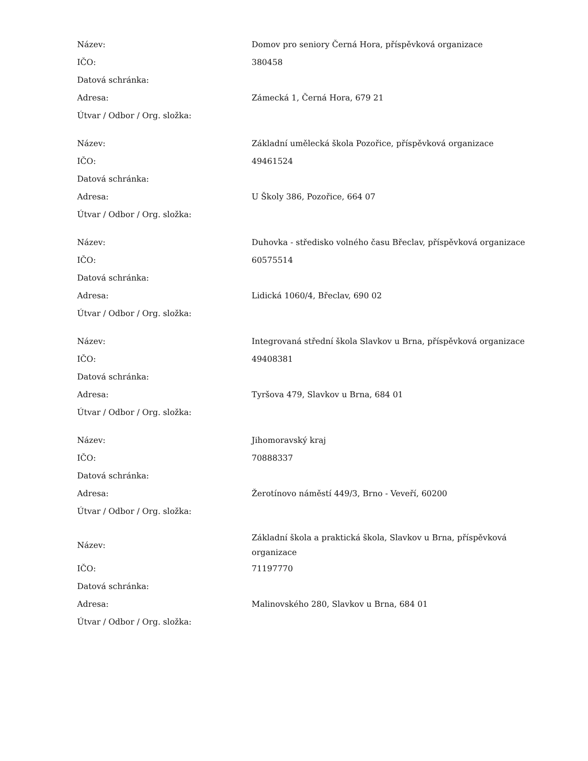| Název: | Domov pro seniory Černá Hora, příspěvková organizace |
| IČO: | 380458 |
| Datová schránka: | |
| Adresa: | Zámecká 1, Černá Hora, 679 21 |
| Útvar / Odbor / Org. složka: | |
| Název: | Základní umělecká škola Pozořice, příspěvková organizace |
| IČO: | 49461524 |
| Datová schránka: | |
| Adresa: | U Školy 386, Pozořice, 664 07 |
| Útvar / Odbor / Org. složka: | |
| Název: | Duhovka - středisko volného času Břeclav, příspěvková organizace |
| IČO: | 60575514 |
| Datová schránka: | |
| Adresa: | Lidická 1060/4, Břeclav, 690 02 |
| Útvar / Odbor / Org. složka: | |
| Název: | Integrovaná střední škola Slavkov u Brna, příspěvková organizace |
| IČO: | 49408381 |
| Datová schránka: | |
| Adresa: | Tyršova 479, Slavkov u Brna, 684 01 |
| Útvar / Odbor / Org. složka: | |
| Název: | Jihomoravský kraj |
| IČO: | 70888337 |
| Datová schránka: | |
| Adresa: | Žerotínovo náměstí 449/3, Brno - Veveří, 60200 |
| Útvar / Odbor / Org. složka: | |
| Název: | Základní škola a praktická škola, Slavkov u Brna, příspěvková organizace |
| IČO: | 71197770 |
| Datová schránka: | |
| Adresa: | Malinovského 280, Slavkov u Brna, 684 01 |
| Útvar / Odbor / Org. složka: | |